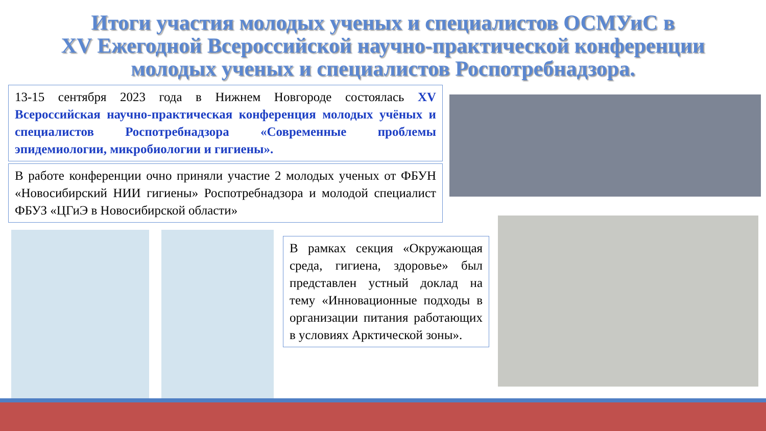Итоги участия молодых ученых и специалистов ОСМУиС в
XV Ежегодной Всероссийской научно-практической конференции
молодых ученых и специалистов Роспотребнадзора.
13-15 сентября 2023 года в Нижнем Новгороде состоялась XV Всероссийская научно-практическая конференция молодых учёных и специалистов Роспотребнадзора «Современные проблемы эпидемиологии, микробиологии и гигиены».
В работе конференции очно приняли участие 2 молодых ученых от ФБУН «Новосибирский НИИ гигиены» Роспотребнадзора и молодой специалист ФБУЗ «ЦГиЭ в Новосибирской области»
В рамках секция «Окружающая среда, гигиена, здоровье» был представлен устный доклад на тему «Инновационные подходы в организации питания работающих в условиях Арктической зоны».